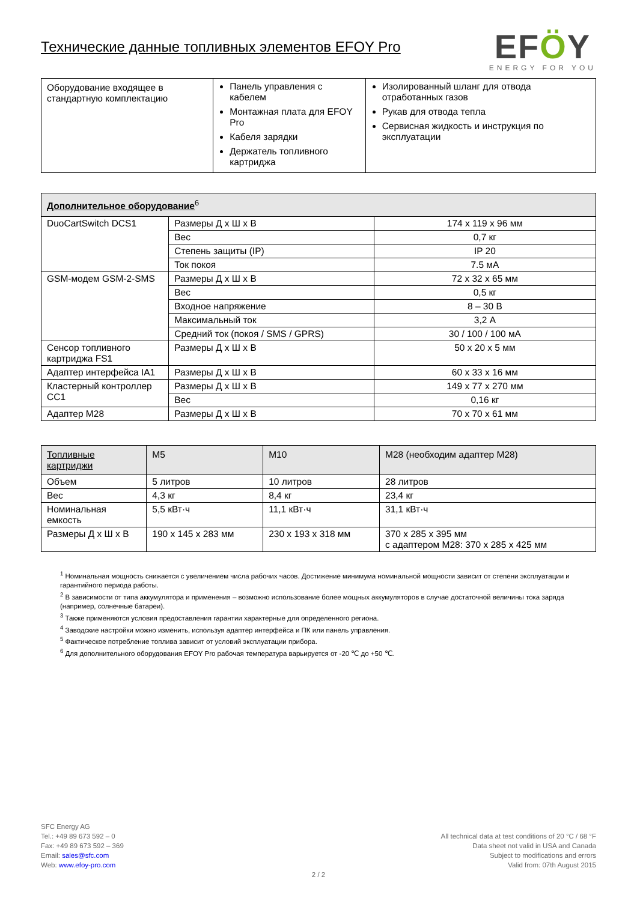Технические данные топливных элементов EFOY Pro
EFÖY
ENERGY FOR YOU
| Оборудование входящее в стандартную комплектацию | Панель управления с кабелем Монтажная плата для EFOY Pro Кабеля зарядки Держатель топливного картриджа | Изолированный шланг для отвода отработанных газов Рукав для отвода тепла Сервисная жидкость и инструкция по эксплуатации |
| Дополнительное оборудование<sup>6</sup> | | |
| --- | --- | --- |
| DuoCartSwitch DCS1 | Размеры Д x Ш x В | 174 x 119 x 96 мм |
| | Вес | 0,7 кг |
| | Степень защиты (IP) | IP 20 |
| | Ток покоя | 7.5 мА |
| GSM-модем GSM-2-SMS | Размеры Д x Ш x В | 72 x 32 x 65 мм |
| | Вес | 0,5 кг |
| | Входное напряжение | 8 – 30 В |
| | Максимальный ток | 3,2 А |
| | Средний ток (покоя / SMS / GPRS) | 30 / 100 / 100 мА |
| Сенсор топливного картриджа FS1 | Размеры Д x Ш x В | 50 x 20 x 5 мм |
| Адаптер интерфейса IA1 | Размеры Д x Ш x В | 60 x 33 x 16 мм |
| Кластерный контроллер CC1 | Размеры Д x Ш x В | 149 x 77 x 270 мм |
| | Вес | 0,16 кг |
| Адаптер M28 | Размеры Д x Ш x В | 70 x 70 x 61 мм |
| Топливные картриджи | M5 | M10 | M28 (необходим адаптер M28) |
| --- | --- | --- | --- |
| Объем | 5 литров | 10 литров | 28 литров |
| Вес | 4,3 кг | 8,4 кг | 23,4 кг |
| Номинальная емкость | 5,5 кВт·ч | 11,1 кВт·ч | 31,1 кВт·ч |
| Размеры Д x Ш x В | 190 x 145 x 283 мм | 230 x 193 x 318 мм | 370 x 285 x 395 мм с адаптером M28: 370 x 285 x 425 мм |
<sup>1</sup> Номинальная мощность снижается с увеличением числа рабочих часов. Достижение минимума номинальной мощности зависит от степени эксплуатации и гарантийного периода работы.
<sup>2</sup> В зависимости от типа аккумулятора и применения – возможно использование более мощных аккумуляторов в случае достаточной величины тока заряда (например, солнечные батареи).
<sup>3</sup> Также применяются условия предоставления гарантии характерные для определенного региона.
<sup>4</sup> Заводские настройки можно изменить, используя адаптер интерфейса и ПК или панель управления.
<sup>5</sup> Фактическое потребление топлива зависит от условий эксплуатации прибора.
<sup>6</sup> Для дополнительного оборудования EFOY Pro рабочая температура варьируется от -20 ℃ до +50 ℃.
SFC Energy AG
Tel.: +49 89 673 592 – 0
Fax: +49 89 673 592 – 369
Email: sales@sfc.com
Web: www.efoy-pro.com
All technical data at test conditions of 20 °C / 68 °F
Data sheet not valid in USA and Canada
Subject to modifications and errors
Valid from: 07th August 2015
2 / 2